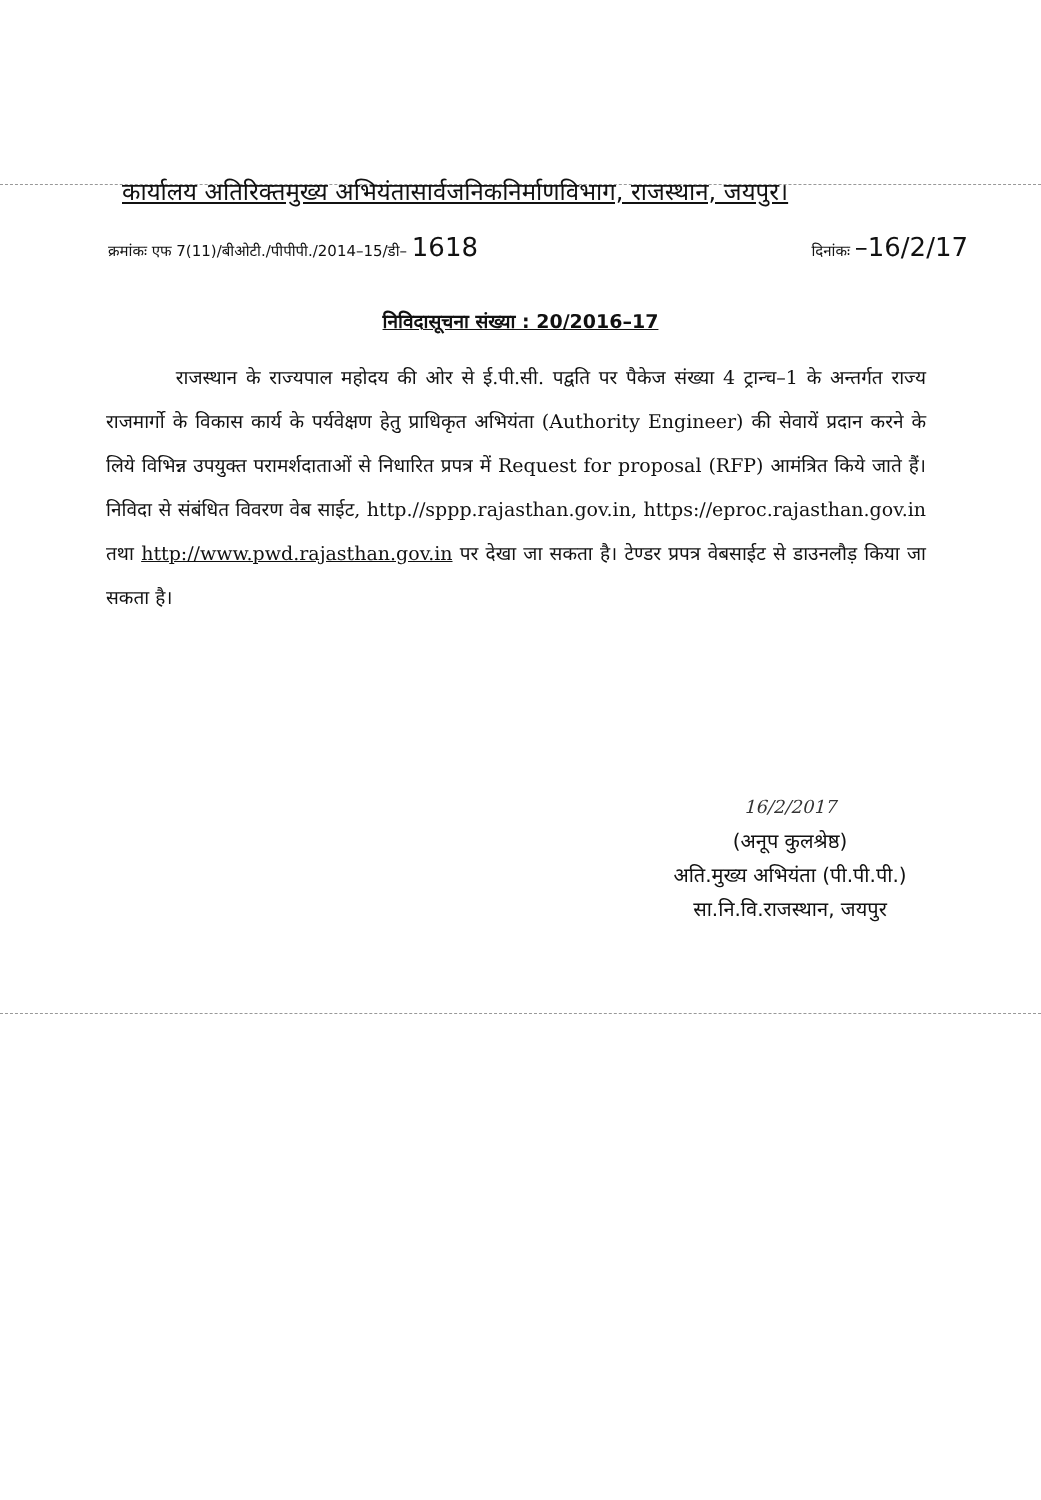कार्यालय अतिरिक्तमुख्य अभियंतासार्वजनिकनिर्माणविभाग, राजस्थान, जयपुर।
क्रमांकः एफ 7(11)/बीओटी./पीपीपी./2014–15/डी– 1618 दिनांकः –16/2/17
निविदासूचना संख्या : 20/2016–17
राजस्थान के राज्यपाल महोदय की ओर से ई.पी.सी. पद्वति पर पैकेज संख्या 4 ट्रान्च–1 के अन्तर्गत राज्य राजमार्गो के विकास कार्य के पर्यवेक्षण हेतु प्राधिकृत अभियंता (Authority Engineer) की सेवायें प्रदान करने के लिये विभिन्न उपयुक्त परामर्शदाताओं से निधारित प्रपत्र में Request for proposal (RFP) आमंत्रित किये जाते हैं। निविदा से संबंधित विवरण वेब साईट, http.//sppp.rajasthan.gov.in, https://eproc.rajasthan.gov.in तथा http://www.pwd.rajasthan.gov.in पर देखा जा सकता है। टेण्डर प्रपत्र वेबसाईट से डाउनलौड़ किया जा सकता है।
16/2/2017
(अनूप कुलश्रेष्ठ)
अति.मुख्य अभियंता (पी.पी.पी.)
सा.नि.वि.राजस्थान, जयपुर